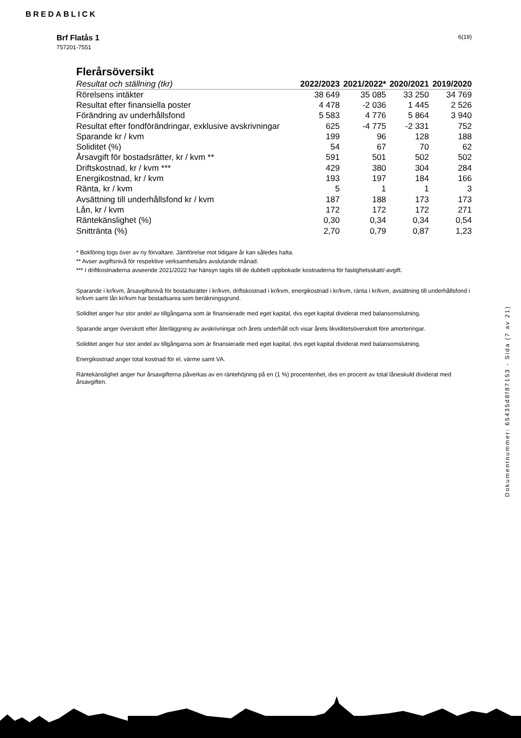BREDABLICK
6(19) Brf Flatås 1
757201-7551
Flerårsöversikt
| Resultat och ställning (tkr) | 2022/2023 | 2021/2022* | 2020/2021 | 2019/2020 |
| --- | --- | --- | --- | --- |
| Rörelsens intäkter | 38 649 | 35 085 | 33 250 | 34 769 |
| Resultat efter finansiella poster | 4 478 | -2 036 | 1 445 | 2 526 |
| Förändring av underhållsfond | 5 583 | 4 776 | 5 864 | 3 940 |
| Resultat efter fondförändringar, exklusive avskrivningar | 625 | -4 775 | -2 331 | 752 |
| Sparande kr / kvm | 199 | 96 | 128 | 188 |
| Soliditet (%) | 54 | 67 | 70 | 62 |
| Årsavgift för bostadsrätter, kr / kvm ** | 591 | 501 | 502 | 502 |
| Driftskostnad, kr / kvm *** | 429 | 380 | 304 | 284 |
| Energikostnad, kr / kvm | 193 | 197 | 184 | 166 |
| Ränta, kr / kvm | 5 | 1 | 1 | 3 |
| Avsättning till underhållsfond kr / kvm | 187 | 188 | 173 | 173 |
| Lån, kr / kvm | 172 | 172 | 172 | 271 |
| Räntekänslighet (%) | 0,30 | 0,34 | 0,34 | 0,54 |
| Snittränta (%) | 2,70 | 0,79 | 0,87 | 1,23 |
* Bokföring togs över av ny förvaltare. Jämförelse mot tidigare år kan således halta.
** Avser avgiftsnivå för respektive verksamhetsårs avslutande månad.
*** I driftkostnaderna avseende 2021/2022 har hänsyn tagits till de dubbelt uppbokade kostnaderna för fastighetsskatt/-avgift.
Sparande i kr/kvm, årsavgiftsnivå för bostadsrätter i kr/kvm, driftskostnad i kr/kvm, energikostnad i kr/kvm, ränta i kr/kvm, avsättning till underhållsfond i kr/kvm samt lån kr/kvm har bostadsarea som beräkningsgrund.
Soliditet anger hur stor andel av tillgångarna som är finansierade med eget kapital, dvs eget kapital dividerat med balansomslutning.
Sparande anger överskott efter återläggning av avskrivningar och årets underhåll och visar årets likviditetsöverskott före amorteringar.
Soliditet anger hur stor andel av tillgångarna som är finansierade med eget kapital, dvs eget kapital dividerat med balansomslutning.
Energikostnad anger total kostnad för el, värme samt VA.
Räntekänslighet anger hur årsavgifterna påverkas av en räntehöjning på en (1 %) procentenhet, dvs en procent av total låneskuld dividerat med årsavgiften.
Dokumentnummer: 65435d8f87153 - Sida (7 av 21)